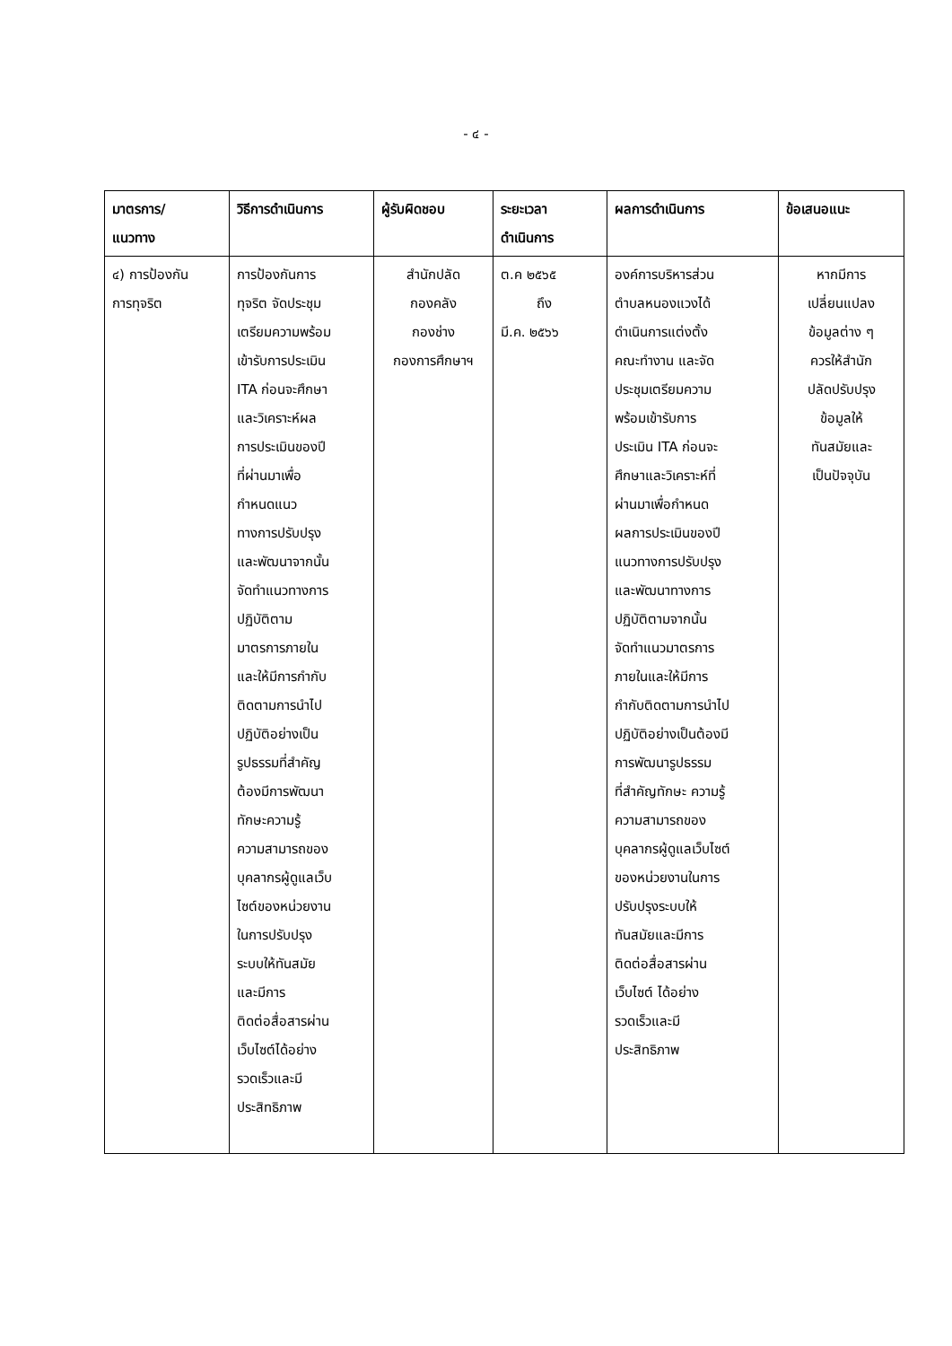- ๔ -
| มาตรการ/ แนวทาง | วิธีการดำเนินการ | ผู้รับผิดชอบ | ระยะเวลา ดำเนินการ | ผลการดำเนินการ | ข้อเสนอแนะ |
| --- | --- | --- | --- | --- | --- |
| ๔) การป้องกัน การทุจริต | การป้องกันการ ทุจริต จัดประชุม เตรียมความพร้อม เข้ารับการประเมิน ITA ก่อนจะศึกษา และวิเคราะห์ผล การประเมินของปี ที่ผ่านมาเพื่อ กำหนดแนว ทางการปรับปรุง และพัฒนาจากนั้น จัดทำแนวทางการ ปฏิบัติตาม มาตรการภายใน และให้มีการกำกับ ติดตามการนำไป ปฏิบัติอย่างเป็น รูปธรรมที่สำคัญ ต้องมีการพัฒนา ทักษะความรู้ ความสามารถของ บุคลากรผู้ดูแลเว็บ ไซต์ของหน่วยงาน ในการปรับปรุง ระบบให้ทันสมัย และมีการ ติดต่อสื่อสารผ่าน เว็บไซต์ได้อย่าง รวดเร็วและมี ประสิทธิภาพ | สำนักปลัด กองคลัง กองช่าง กองการศึกษาฯ | ต.ค ๒๕๖๕ ถึง มี.ค. ๒๕๖๖ | องค์การบริหารส่วน ตำบลหนองแวงได้ ดำเนินการแต่งตั้ง คณะทำงาน และจัด ประชุมเตรียมความ พร้อมเข้ารับการ ประเมิน ITA ก่อนจะ ศึกษาและวิเคราะห์ที่ ผ่านมาเพื่อกำหนด ผลการประเมินของปี แนวทางการปรับปรุง และพัฒนาทางการ ปฏิบัติตามจากนั้น จัดทำแนวมาตรการ ภายในและให้มีการ กำกับติดตามการนำไป ปฏิบัติอย่างเป็นต้องมี การพัฒนารูปธรรม ที่สำคัญทักษะ ความรู้ ความสามารถของ บุคลากรผู้ดูแลเว็บไซต์ ของหน่วยงานในการ ปรับปรุงระบบให้ ทันสมัยและมีการ ติดต่อสื่อสารผ่าน เว็บไซต์ ได้อย่าง รวดเร็วและมี ประสิทธิภาพ | หากมีการ เปลี่ยนแปลง ข้อมูลต่าง ๆ ควรให้สำนัก ปลัดปรับปรุง ข้อมูลให้ ทันสมัยและ เป็นปัจจุบัน |